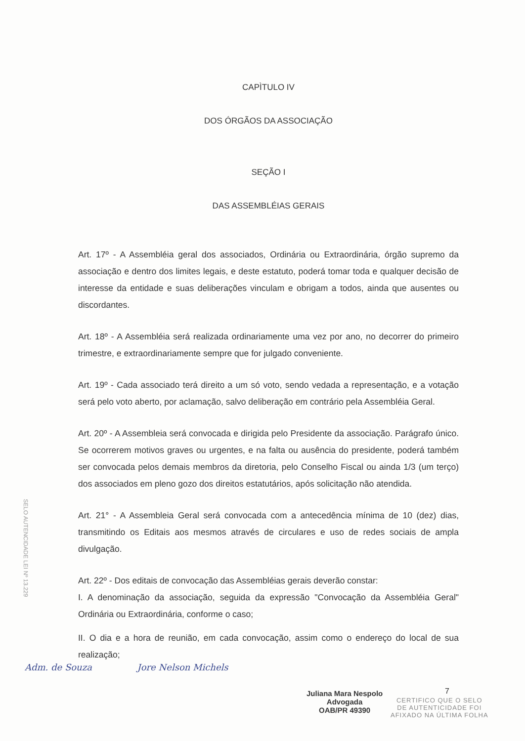CAPÌTULO IV
DOS ÓRGÃOS DA ASSOCIAÇÃO
SEÇÃO I
DAS ASSEMBLÉIAS GERAIS
Art. 17º - A Assembléia geral dos associados, Ordinária ou Extraordinária, órgão supremo da associação e dentro dos limites legais, e deste estatuto, poderá tomar toda e qualquer decisão de interesse da entidade e suas deliberações vinculam e obrigam a todos, ainda que ausentes ou discordantes.
Art. 18º - A Assembléia será realizada ordinariamente uma vez por ano, no decorrer do primeiro trimestre, e extraordinariamente sempre que for julgado conveniente.
Art. 19º - Cada associado terá direito a um só voto, sendo vedada a representação, e a votação será pelo voto aberto, por aclamação, salvo deliberação em contrário pela Assembléia Geral.
Art. 20º - A Assembleia será convocada e dirigida pelo Presidente da associação. Parágrafo único. Se ocorrerem motivos graves ou urgentes, e na falta ou ausência do presidente, poderá também ser convocada pelos demais membros da diretoria, pelo Conselho Fiscal ou ainda 1/3 (um terço) dos associados em pleno gozo dos direitos estatutários, após solicitação não atendida.
Art. 21° - A Assembleia Geral será convocada com a antecedência mínima de 10 (dez) dias, transmitindo os Editais aos mesmos através de circulares e uso de redes sociais de ampla divulgação.
Art. 22º - Dos editais de convocação das Assembléias gerais deverão constar:
I. A denominação da associação, seguida da expressão "Convocação da Assembléia Geral" Ordinária ou Extraordinária, conforme o caso;
II. O dia e a hora de reunião, em cada convocação, assim como o endereço do local de sua realização;
SELO AUTENCIDADE LEI Nº 13.229
Adm. de Souza Jore Nelson Michels
7
Juliana Mara Nespolo
Advogada
OAB/PR 49390
CERTIFICO QUE O SELO
DE AUTENTICIDADE FOI
AFIXADO NA ÚLTIMA FOLHA